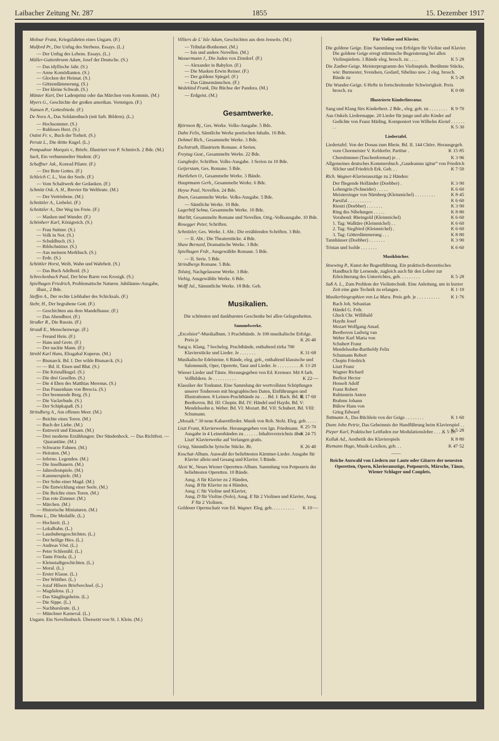Laibacher Zeitung Nr. 287 1855 15. Dezember 1917
Molnar Franz, Kriegsfahrten eines Ungarn. (F.)
Mulford Pr., Der Unfug des Sterbens. Essays. (L.)
— Der Unfug des Lebens. Essays. (L.)
Müller-Guttenbrunn Adam, Josef der Deutsche. (S.)
— Das idyllische Jahr. (S.)
— Arme Komödianten. (S.)
— Glocken der Heimat. (S.)
— Götzendämmerung. (S.)
— Der kleine Schwab. (S.)
Münzer Kurt, Der Ladenprinz oder das Märchen vom Kommis. (M.)
Myers G., Geschichte der großen amerikan. Vermögen. (F.)
Nansen P., Gottesfriede. (F.)
De Nora A., Das Soldatenbuch (mit farb. Bildern). (L.)
— Hochsommer. (S.)
— Ruhloses Herz. (S.)
Ostini Fr. v., Buch der Torheit. (S.)
Perutz L., Die dritte Kugel. (L.)
Pompadour Marquis v., Briefe. Illustriert von P. Schmirch. 2 Bde. (M.)
Sack, Ein verbummelter Student. (F.)
Schaffner Jak., Konrad Pilater. (F.)
— Der Bote Gottes. (F.)
Schleich C. L., Von der Seele. (F.)
— Vom Schaltwerk der Gedanken. (F.)
Schmitz Osk. A. H., Brevier für Weltleute. (M.)
— Der Vertriebene. (M.)
Schnitzler A., Liebelei. (F.)
Schnitzler A., Der Weg ins Freie. (F.)
— Masken und Wunder. (F.)
Schönherr Karl, Königreich. (S.)
— Frau Suitner. (S.)
— Volk in Not. (S.)
— Schuldbuch. (S.)
— Bildschnitzer. (S.)
— Aus meinem Merkbuch. (S.)
— Erde. (S.)
Schöttler Horst, Weib, Wahn und Wahrheit. (S.)
— Das Buch Adelheid. (S.)
Schreckenbach Paul, Der böse Barrn von Krosigk. (S.)
Spielhagen Friedrich, Problematische Naturen. Jubiläums-Ausgabe, illust., 2 Bde.
Steffen A., Der rechte Liebhaber des Schicksals. (F.)
Stehr, H., Der begrabene Gott. (F.)
— Geschichten aus dem Mandelhause. (F.)
— Das Abendbrot. (F.)
Straßer R., Die Russin. (F.)
Strauß E., Menschenwege. (F.)
— Freund Hein. (F.)
— Hans und Grete. (F.)
— Der nackte Mann. (F.)
Strobl Karl Hans, Elragabal Kuperus. (M.)
— Bismarck. Bd. I. Der wilde Bismarck. (S.)
— — Bd. II. Eisen und Blut. (S.)
— Die Kristallkugel. (S.)
— Die drei Gesellen. (S.)
— Die 4 Ehen des Matthias Merenus. (S.)
— Das Frauenhaus von Brescia. (S.)
— Der brennende Berg. (S.)
— Die Vaclavbude. (S.)
— Der Schipkapaß. (S.)
Strindberg A., Am offenen Meer. (M.)
— Beichte eines Toren. (M.)
— Buch der Liebe. (M.)
— Entzweit und Einsam. (M.)
— Drei moderne Erzählungen: Der Sündenbock. — Das Richtfest. — Quarantäne. (M.)
— Schwarze Fahnen. (M.)
— Heiraten. (M.)
— Inferno. Legenden. (M.)
— Die Inselbauern. (M.)
— Jahresfestspiele. (M.)
— Kammerspiele. (M.)
— Der Sohn einer Magd. (M.)
— Die Entwicklung einer Seele. (M.)
— Die Beichte eines Toren. (M.)
— Das rote Zimmer. (M.)
— Märchen. (M.)
— Historische Miniaturen. (M.)
Thoma L., Die Medaille. (L.)
— Hochzeit. (L.)
— Lokalbahn. (L.)
— Lausbubengeschichten. (L.)
— Der heilige Hies. (L.)
— Andreas Vöst. (L.)
— Peter Schlemihl. (L.)
— Tante Frieda. (L.)
— Kleinstadtgeschichten. (L.)
— Moral. (L.)
— Erster Klasse. (L.)
— Der Wittiber. (L.)
— Jozaf Hilsers Briefwechsel. (L.)
— Magdalena. (L.)
— Das Säuglingsheim. (L.)
— Die Sippe. (L.)
— Nachbarsleute. (L.)
— Münchner Karneval. (L.)
Ungarn. Ein Novellenbuch. Übersetzt von St. J. Klein. (M.)
Villiers de L' Isle Adam, Geschichten aus dem Jenseits. (M.)
— Tribulat-Bonhomet. (M.)
— Isis und andere Novellen. (M.)
Wassermann J., Die Juden von Zirndorf. (F.)
— Alexander in Babylon. (F.)
— Die Masken Erwin Reiner. (F.)
— Der goldene Spiegel. (F.)
— Das Gänsemännchen. (F.)
Wedekind Frank, Die Büchse der Pandora. (M.)
— Erdgeist. (M.)
Gesamtwerke.
Björnson Bj., Ges. Werke. Volks-Ausgabe. 5 Bde.
Dahn Felix, Sämtliche Werke poetischen Inhalts. 16 Bde.
Dehmel Rich., Gesammelte Werke. 3 Bde.
Eschstruth, Illustrierte Romane. 4 Serien.
Freytag Gust., Gesammelte Werke. 22 Bde.
Ganghofer, Schriften. Volks-Ausgabe. 3 Serien zu 10 Bde.
Geijerstam, Ges. Romane. 5 Bde.
Hartleben O., Gesammelte Werke. 3 Bände.
Hauptmann Gerh., Gesammelte Werke. 6 Bde.
Heyse Paul, Novellen. 24 Bde.
Ibsen, Gesammelte Werke. Volks-Ausgabe. 5 Bde.
— Sämtliche Werke. 10 Bde.
Lagerhöf Selma, Gesammelte Werke. 10 Bde.
Marlitt, Gesammelte Romane und Novellen. Orig.-Volksausgabe. 10 Bde.
Rosegger Peter, Schriften.
Schnitzler, Ges. Werke. I. Abt.: Die erzählenden Schriften. 3 Bde.
— II. Abt.: Die Theaterstücke. 4 Bde.
Shaw Bernard, Dramatische Werke. 3 Bde.
Spielhagen Frdr., Ausgewählte Romane. 5 Bde.
— II. Serie. 5 Bde.
Strindbergs Romane. 5 Bde.
Tolstoj, Nachgelassene Werke. 3 Bde.
Viebig, Ausgewählte Werke. 6 Bde.
Wolff Jul., Sämmtliche Werke. 18 Bde. Geb.
Musikalien.
Die schönsten und dankbarsten Geschenke bei allen Gelegenheiten.
Sammelwerke.
„Excelsior“-Musikalbum. 3 Prachtbände. Je 100 musikalische Erfolge. Preis je K 26·40
Sang u. Klang. 7 hocheleg. Prachtbände, enthaltend zirka 700 Klavierstücke und Lieder. Je . . . . . . . K 31·68
Musikalische Edelsteine. 6 Bände, eleg. geb., enthaltend klassische und Salonmusik, Oper, Operette, Tanz und Lieder. Je . . . . . . . . . . K 13·20
Wiener Lieder und Tänze. Herausgegeben von Ed. Kremser. Mit 8 farb. Vollbildern. Je . . . . . . . . . . K 22·—
Klassiker der Tonkunst. Eine Sammlung der wertvollsten Schöpfungen unserer Tonheroen mit biographischen Daten, Einführungen und Illustrationen. 8 Leinen-Prachtbände zu . . . K 17·60 Bd. I: Bach. Bd. II: Beethoven. Bd. III: Chopin. Bd. IV: Händel und Haydn. Bd. V: Mendelssohn u. Weber. Bd. VI: Mozart. Bd. VII: Schubert. Bd. VIII: Schumann.
„Mosaik.“ 30 neue Kabarettlieder. Musik von Rob. Stolz. Eleg. geb. . . . . K 25·70
Liszt Franz, Klavierwerke. Herausgegeben von Ign. Friedmann. Ausgabe in 4 Leinenbänden zu . . . . . . K 24·75 Inhaltsverzeichnis über Liszt' Klavierwerke auf Verlangen gratis.
Grieg, Sämmtliche lyrische Stücke. Br. K 26·40
Koschat-Album. Auswahl der beliebtesten Kärntner-Lieder. Ausgabe für Klavier allein und Gesang und Klavier. 5 Bände.
Alexi W., Neues Wiener Operetten-Album. Sammlung von Potpourris der beliebtesten Operetten. 10 Bände.
Ausg. A für Klavier zu 2 Händen,
Ausg. B für Klavier zu 4 Händen,
Ausg. C für Violine und Klavier,
Ausg. D für Violine (Solo), Ausg. E für 2 Violinen und Klavier, Ausg. F für 2 Violinen.
Goldener Opernschatz von Ed. Wagner. Eleg. geb. . . . . . . . . . K 10·—
Für Violine und Klavier.
Die goldene Geige. Eine Sammlung von Erfolgen für Violine und Klavier. Die goldene Geige erregt stürmische Begeisterung bei allen Violinspielern. 3 Bände eleg. brosch. zu . . . . K 5·28
Die Zauber-Geige. Meisterprogramm des Violinspiels. Berühmte Stücke, wie: Burmester, Svendsen, Godard, Sibelino usw. 2 eleg. brosch. Bände zu K 5·28
Die Wunder-Geige. 6 Hefte in fortschreitender Schwierigkeit. Preis brosch. zu K 0·00
Illustrierte Kinderliteratur.
Sang und Klang fürs Kinderherz. 2 Bde., eleg. geb. zu . . . . . . . . K 9·70
Aus Onkels Liedermappe. 20 Lieder für junge und alte Kinder auf Gedichte von Franz Mäding. Komponiert von Wilhelm Kienzl . . . . . . . . K 5·30
Liedertafel.
Liedertafel. Von der Donau zum Rhein. Bd. II. 144 Chöre. Herausgegeb. vom Chormeister V. Keldorfer. Partitur . K 15·85
Chorstimmen (Taschenformat) je . . K 3·96
Allgemeines deutsches Kommersbuch „Gaudeamus igitur“ von Friedrich Silcher und Friedrich Erk. Geb. . . K 7·50
Rich. Wagner-Klavierauszüge zu 2 Händen:
Der fliegende Holländer (Doebber) . K 3·90
Lohengrin (Schneider) . . . . . K 6·60
Meistersinger von Nürnberg (Kleinmichel) . . . . . . . . . K 8·45
Parsifal . . . . . . . . . . K 6·60
Rienzi (Doebber) . . . . . . . K 3·90
Ring des Nibelungen . . . . . K 8·80
Vorabend: Rheingold (Kleinmichel) K 6·60
1. Tag: Walküre (Kleinmichel) . . K 6·60
2. Tag: Siegfried (Kleinmichel) . K 6·60
3. Tag: Götterdämmerung . . . K 8·80
Tannhäuser (Doebber) . . . . . . . K 3·90
Tristan und Isolde . . . . . . . K 6·60
Musikbücher.
Stoewing P., Kunst der Bogenführung. Ein praktisch-theoretisches Handbuch für Lernende, zugleich auch für den Lehrer zur Erleichterung des Unterrichtes, geb. . . . . . . . . K 5·28
Saß A. L., Zum Problem der Violintechnik. Eine Anleitung, um in kurzer Zeit eine gute Technik zu erlangen . K 1·10
Musikerbiographien von La Mara. Preis geb. je . . . . . . . . . . K 1·76
Bach Joh. Sebastian
Händel G. Frdr.
Gluck Chr. Willibald
Haydn Josef
Mozart Wolfgang Amad.
Beethoven Ludwig van
Weber Karl Maria von
Schubert Franz
Mendelssohn-Bartholdy Felix
Schumann Robert
Chopin Friedrich
Liszt Franz
Wagner Richard
Berlioz Hector
Henselt Adolf
Franz Robert
Rubinstein Anton
Brahms Johann
Bülow Hans von
Grieg Edward
Tottmann A., Das Büchlein von der Geige . . . . . . . . K 1·60
Dunn John Petrie, Das Geheimnis der Handführung beim Klavierspiel . . K 5·28
Pieper Karl, Praktischer Leitfaden zur Modulationslehre . . . . . K 5·28
Kullak Ad., Aesthetik des Klavierspiels K 8·80
Riemann Hugo, Musik-Lexikon, geb. . . K 47·52
——
Reiche Auswahl von Liedern zur Laute oder Gitarre der neuesten Operetten, Opern, Klavierauszüge, Potpourris, Märsche, Tänze, Wiener Schlager und Couplets.